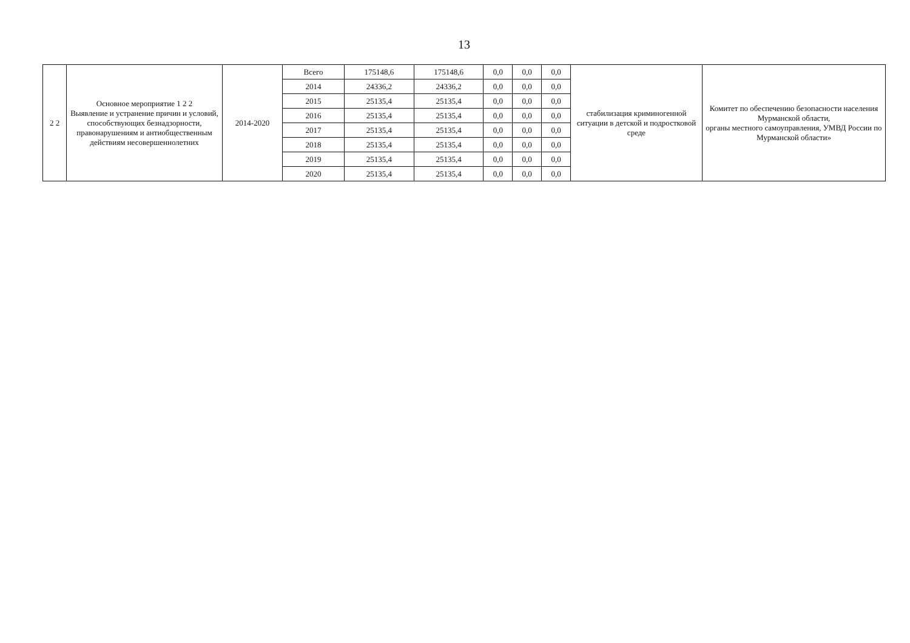13
| 2 2 | Основное мероприятие 1 2 2 Выявление и устранение причин и условий, способствующих безнадзорности, правонарушениям и антиобщественным действиям несовершеннолетних | 2014-2020 | Всего | 175148,6 | 175148,6 | 0,0 | 0,0 | 0,0 | стабилизация криминогенной ситуации в детской и подростковой среде | Комитет по обеспечению безопасности населения Мурманской области, органы местного самоуправления, УМВД России по Мурманской области» |
| | | | 2014 | 24336,2 | 24336,2 | 0,0 | 0,0 | 0,0 | | |
| | | | 2015 | 25135,4 | 25135,4 | 0,0 | 0,0 | 0,0 | | |
| | | | 2016 | 25135,4 | 25135,4 | 0,0 | 0,0 | 0,0 | | |
| | | | 2017 | 25135,4 | 25135,4 | 0,0 | 0,0 | 0,0 | | |
| | | | 2018 | 25135,4 | 25135,4 | 0,0 | 0,0 | 0,0 | | |
| | | | 2019 | 25135,4 | 25135,4 | 0,0 | 0,0 | 0,0 | | |
| | | | 2020 | 25135,4 | 25135,4 | 0,0 | 0,0 | 0,0 | | |